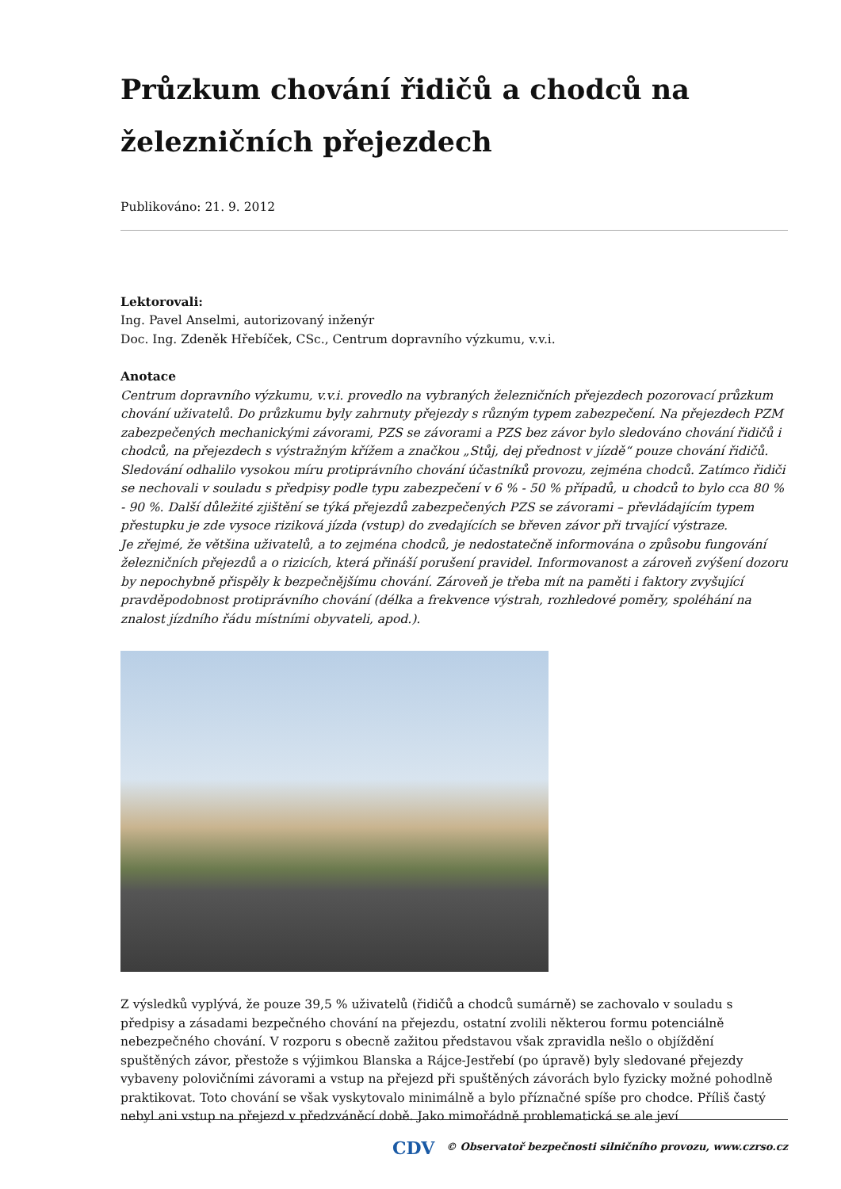Průzkum chování řidičů a chodců na železničních přejezdech
Publikováno: 21. 9. 2012
Lektorovali:
Ing. Pavel Anselmi, autorizovaný inženýr
Doc. Ing. Zdeněk Hřebíček, CSc., Centrum dopravního výzkumu, v.v.i.
Anotace
Centrum dopravního výzkumu, v.v.i. provedlo na vybraných železničních přejezdech pozorovací průzkum chování uživatelů. Do průzkumu byly zahrnuty přejezdy s různým typem zabezpečení. Na přejezdech PZM zabezpečených mechanickými závorami, PZS se závorami a PZS bez závor bylo sledováno chování řidičů i chodců, na přejezdech s výstražným křížem a značkou „Stůj, dej přednost v jízdě“ pouze chování řidičů.
Sledování odhalilo vysokou míru protiprávního chování účastníků provozu, zejména chodců. Zatímco řidiči se nechovali v souladu s předpisy podle typu zabezpečení v 6 % - 50 % případů, u chodců to bylo cca 80 % - 90 %. Další důležité zjištění se týká přejezdů zabezpečených PZS se závorami – převládajícím typem přestupku je zde vysoce riziková jízda (vstup) do zvedajících se břeven závor při trvající výstraze.
Je zřejmé, že většina uživatelů, a to zejména chodců, je nedostatečně informována o způsobu fungování železničních přejezdů a o rizicích, která přináší porušení pravidel. Informovanost a zároveň zvýšení dozoru by nepochybně přispěly k bezpečnějšímu chování. Zároveň je třeba mít na paměti i faktory zvyšující pravděpodobnost protiprávního chování (délka a frekvence výstrah, rozhledové poměry, spoléhání na znalost jízdního řádu místními obyvateli, apod.).
Z výsledků vyplývá, že pouze 39,5 % uživatelů (řidičů a chodců sumárně) se zachovalo v souladu s předpisy a zásadami bezpečného chování na přejezdu, ostatní zvolili některou formu potenciálně nebezpečného chování. V rozporu s obecně zažitou představou však zpravidla nešlo o objíždění spuštěných závor, přestože s výjimkou Blanska a Rájce-Jestřebí (po úpravě) byly sledované přejezdy vybaveny polovičními závorami a vstup na přejezd při spuštěných závorách bylo fyzicky možné pohodlně praktikovat. Toto chování se však vyskytovalo minimálně a bylo příznačné spíše pro chodce. Příliš častý nebyl ani vstup na přejezd v předzváněcí době. Jako mimořádně problematická se ale jeví
CDV © Observatoř bezpečnosti silničního provozu, www.czrso.cz